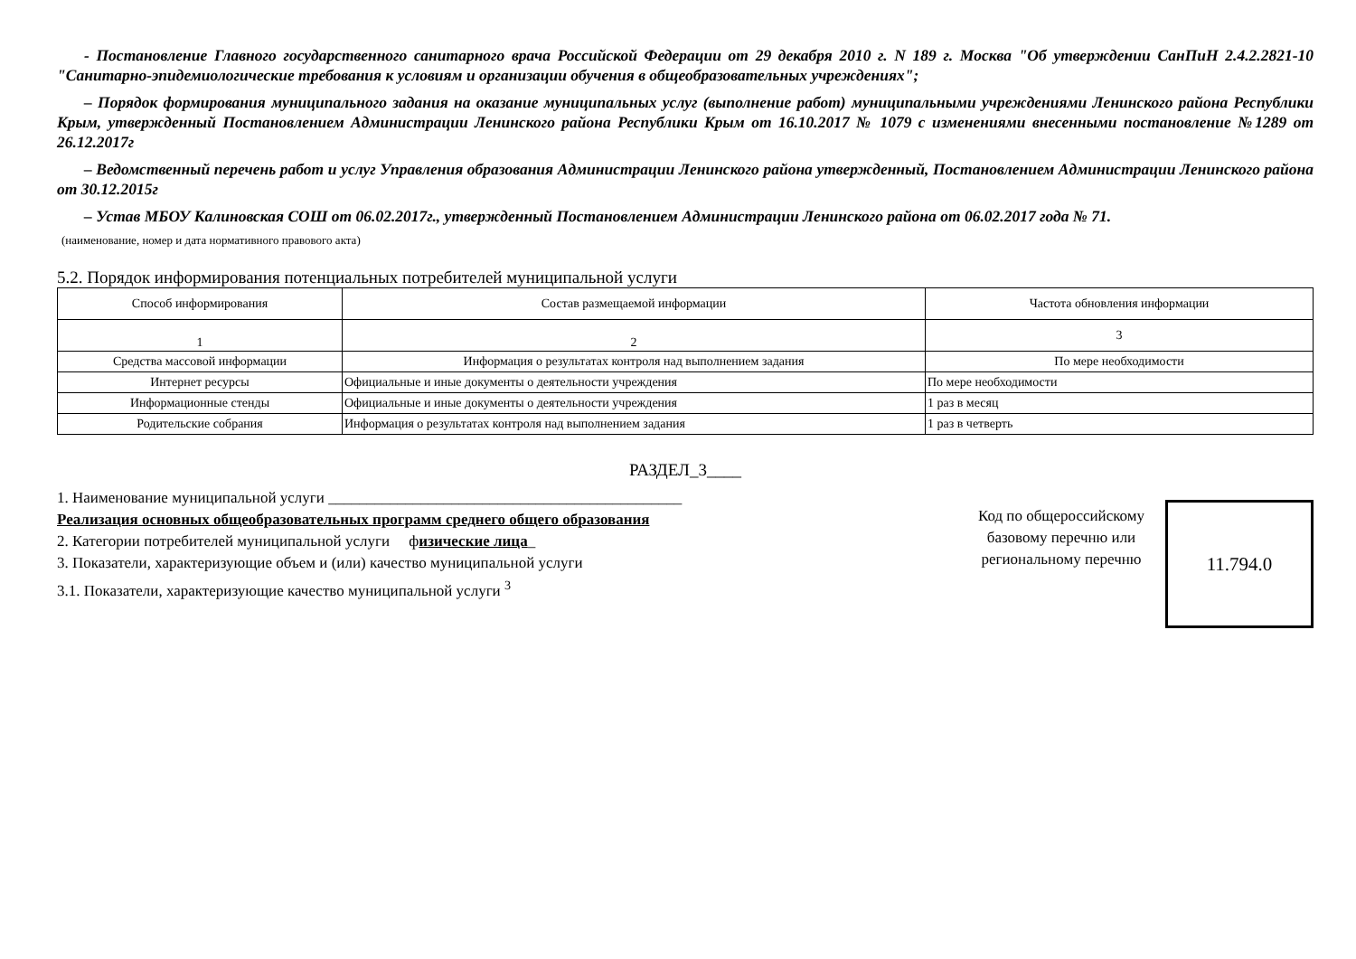- Постановление Главного государственного санитарного врача Российской Федерации от 29 декабря 2010 г. N 189 г. Москва "Об утверждении СанПиН 2.4.2.2821-10 "Санитарно-эпидемиологические требования к условиям и организации обучения в общеобразовательных учреждениях";
– Порядок формирования муниципального задания на оказание муниципальных услуг (выполнение работ) муниципальными учреждениями Ленинского района Республики Крым, утвержденный Постановлением Администрации Ленинского района Республики Крым от 16.10.2017 № 1079 с изменениями внесенными постановление №1289 от 26.12.2017г
– Ведомственный перечень работ и услуг Управления образования Администрации Ленинского района утвержденный, Постановлением Администрации Ленинского района от 30.12.2015г
– Устав МБОУ Калиновская СОШ от 06.02.2017г., утвержденный Постановлением Администрации Ленинского района от 06.02.2017 года № 71.
(наименование, номер и дата нормативного правового акта)
5.2. Порядок информирования потенциальных потребителей муниципальной услуги
| Способ информирования | Состав размещаемой информации | Частота обновления информации |
| 1 | 2 | 3 |
| Средства массовой информации | Информация о результатах контроля над выполнением задания | По мере необходимости |
| Интернет ресурсы | Официальные и иные документы о деятельности учреждения | По мере необходимости |
| Информационные стенды | Официальные и иные документы о деятельности учреждения | 1 раз в месяц |
| Родительские собрания | Информация о результатах контроля над выполнением задания | 1 раз в четверть |
РАЗДЕЛ_3____
1. Наименование муниципальной услуги ______________________________________________
Реализация основных общеобразовательных программ среднего общего образования
2. Категории потребителей муниципальной услуги физические лица_
3. Показатели, характеризующие объем и (или) качество муниципальной услуги
3.1. Показатели, характеризующие качество муниципальной услуги <sup>3</sup>
Код по общероссийскому базовому перечню или региональному перечню
11.794.0